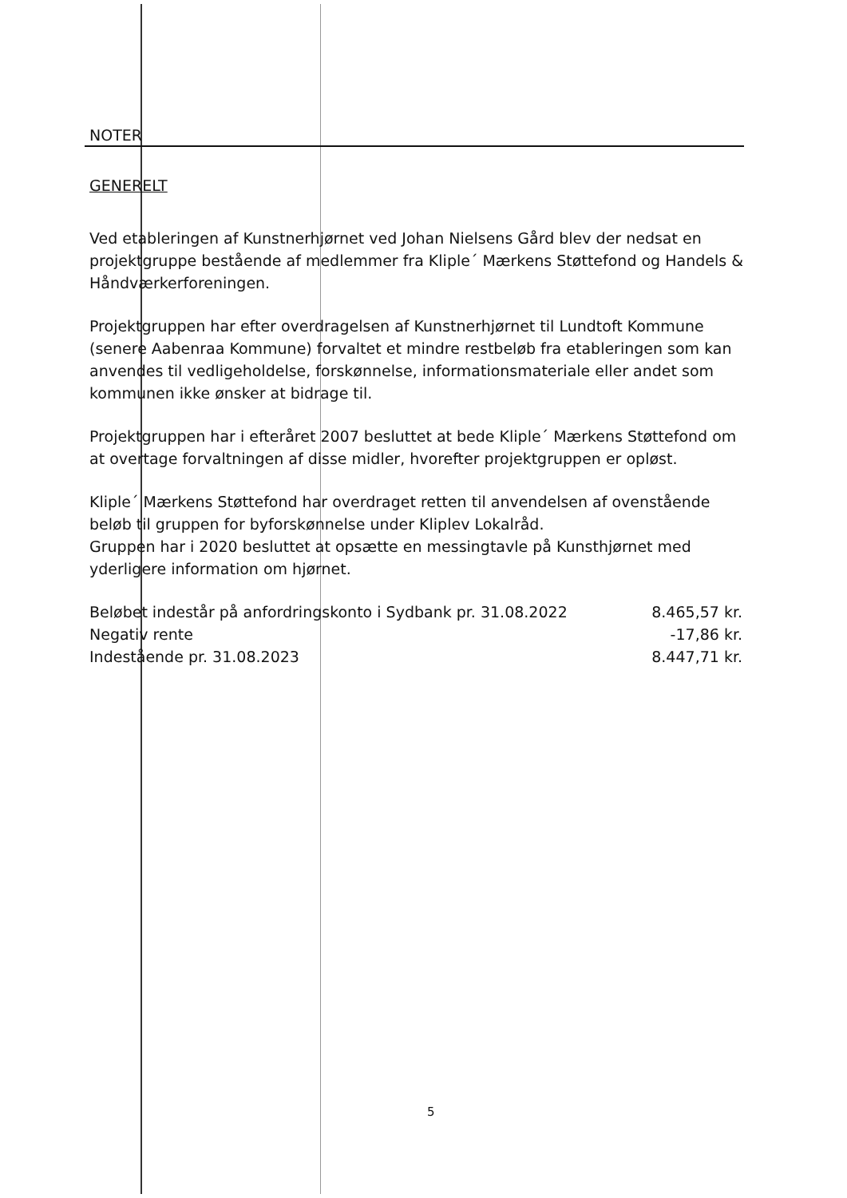NOTER
GENERELT
Ved etableringen af Kunstnerhjørnet ved Johan Nielsens Gård blev der nedsat en projektgruppe bestående af medlemmer fra Kliple´ Mærkens Støttefond og Handels & Håndværkerforeningen.
Projektgruppen har efter overdragelsen af Kunstnerhjørnet til Lundtoft Kommune (senere Aabenraa Kommune) forvaltet et mindre restbeløb fra etableringen som kan anvendes til vedligeholdelse, forskønnelse, informationsmateriale eller andet som kommunen ikke ønsker at bidrage til.
Projektgruppen har i efteråret 2007 besluttet at bede Kliple´ Mærkens Støttefond om at overtage forvaltningen af disse midler, hvorefter projektgruppen er opløst.
Kliple´ Mærkens Støttefond har overdraget retten til anvendelsen af ovenstående beløb til gruppen for byforskønnelse under Kliplev Lokalråd.
Gruppen har i 2020 besluttet at opsætte en messingtavle på Kunsthjørnet med yderligere information om hjørnet.
| Beløbet indestår på anfordringskonto i Sydbank pr. 31.08.2022 | 8.465,57 kr. |
| Negativ rente | -17,86 kr. |
| Indestående pr. 31.08.2023 | 8.447,71 kr. |
5